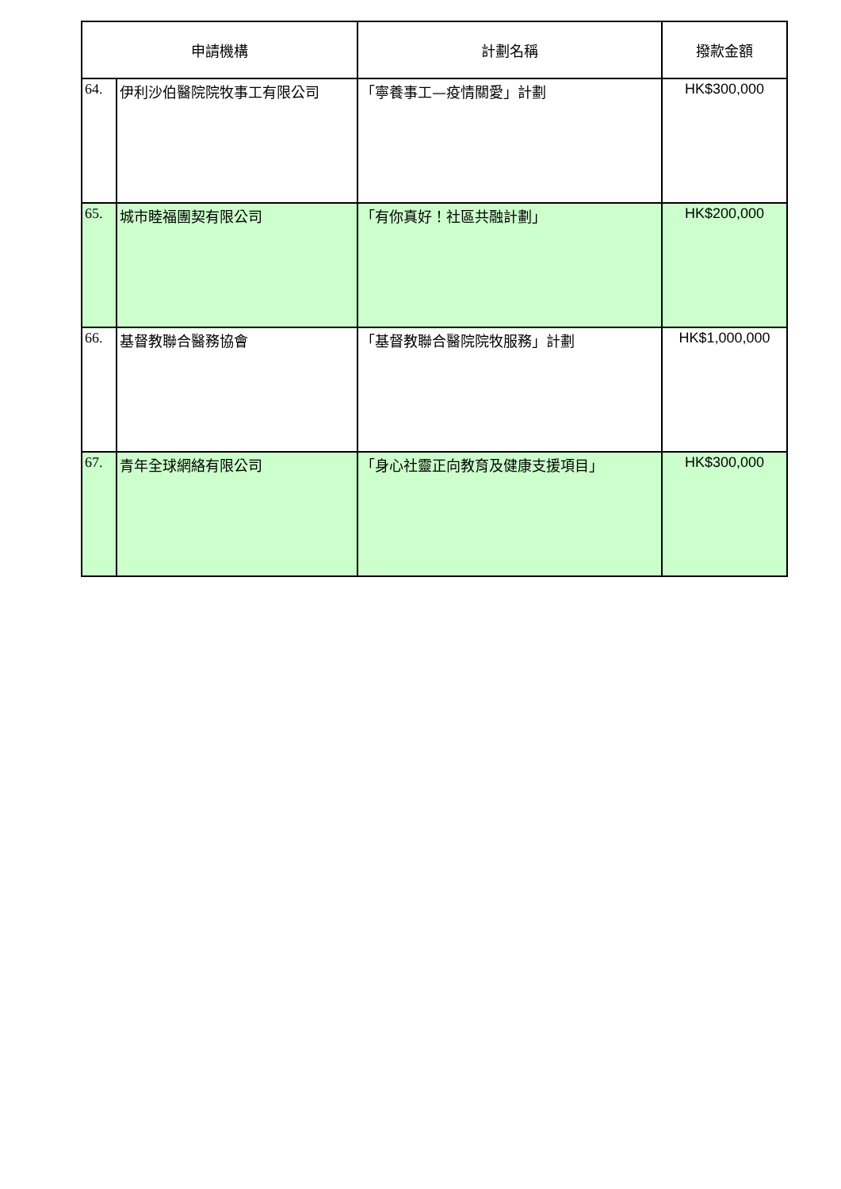| 申請機構 | | 計劃名稱 | 撥款金額 |
| --- | --- | --- | --- |
| 64. | 伊利沙伯醫院院牧事工有限公司 | 「寧養事工—疫情關愛」計劃 | HK$300,000 |
| 65. | 城市睦福團契有限公司 | 「有你真好！社區共融計劃」 | HK$200,000 |
| 66. | 基督教聯合醫務協會 | 「基督教聯合醫院院牧服務」計劃 | HK$1,000,000 |
| 67. | 青年全球網絡有限公司 | 「身心社靈正向教育及健康支援項目」 | HK$300,000 |